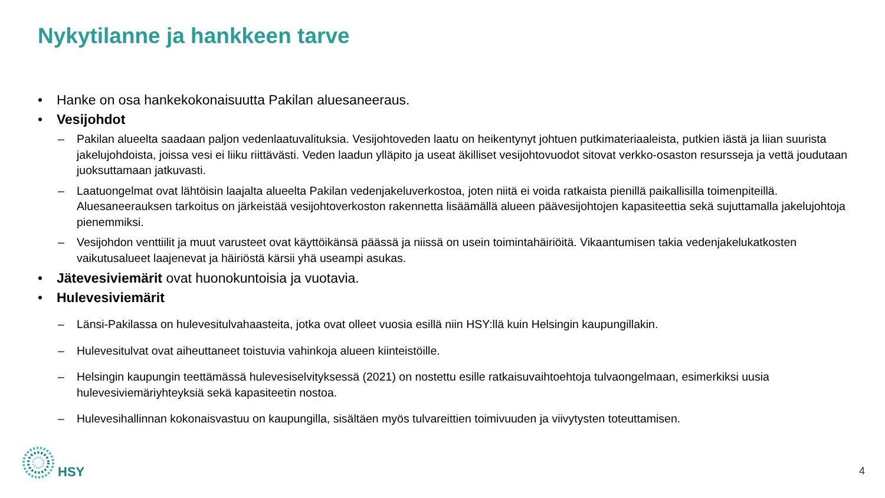Nykytilanne ja hankkeen tarve
• Hanke on osa hankekokonaisuutta Pakilan aluesaneeraus.
• Vesijohdot
– Pakilan alueelta saadaan paljon vedenlaatuvalituksia. Vesijohtoveden laatu on heikentynyt johtuen putkimateriaaleista, putkien iästä ja liian suurista jakelujohdoista, joissa vesi ei liiku riittävästi. Veden laadun ylläpito ja useat äkilliset vesijohtovuodot sitovat verkko-osaston resursseja ja vettä joudutaan juoksuttamaan jatkuvasti.
– Laatuongelmat ovat lähtöisin laajalta alueelta Pakilan vedenjakeluverkostoa, joten niitä ei voida ratkaista pienillä paikallisilla toimenpiteillä. Aluesaneerauksen tarkoitus on järkeistää vesijohtoverkoston rakennetta lisäämällä alueen päävesijohtojen kapasiteettia sekä sujuttamalla jakelujohtoja pienemmiksi.
– Vesijohdon venttiilit ja muut varusteet ovat käyttöikänsä päässä ja niissä on usein toimintahäiriöitä. Vikaantumisen takia vedenjakelukatkosten vaikutusalueet laajenevat ja häiriöstä kärsii yhä useampi asukas.
• Jätevesiviemärit ovat huonokuntoisia ja vuotavia.
• Hulevesiviemärit
– Länsi-Pakilassa on hulevesitulvahaasteita, jotka ovat olleet vuosia esillä niin HSY:llä kuin Helsingin kaupungillakin.
– Hulevesitulvat ovat aiheuttaneet toistuvia vahinkoja alueen kiinteistöille.
– Helsingin kaupungin teettämässä hulevesiselvityksessä (2021) on nostettu esille ratkaisuvaihtoehtoja tulvaongelmaan, esimerkiksi uusia hulevesiviemäriyhteyksiä sekä kapasiteetin nostoa.
– Hulevesihallinnan kokonaisvastuu on kaupungilla, sisältäen myös tulvareittien toimivuuden ja viivytysten toteuttamisen.
HSY
4